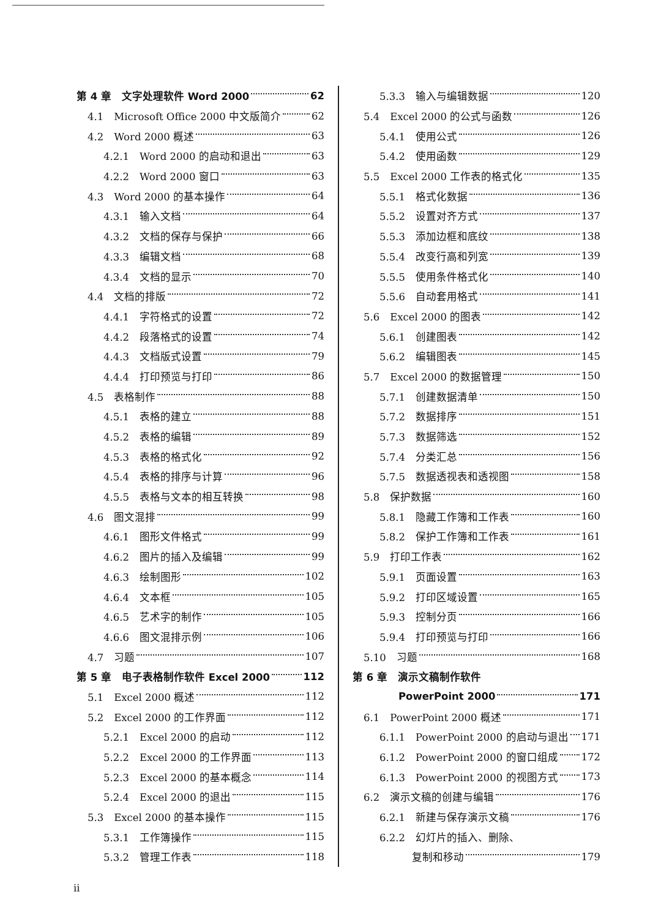第 4 章　文字处理软件 Word 2000 62
4.1　Microsoft Office 2000 中文版简介 62
4.2　Word 2000 概述 63
4.2.1　Word 2000 的启动和退出 63
4.2.2　Word 2000 窗口 63
4.3　Word 2000 的基本操作 64
4.3.1　输入文档 64
4.3.2　文档的保存与保护 66
4.3.3　编辑文档 68
4.3.4　文档的显示 70
4.4　文档的排版 72
4.4.1　字符格式的设置 72
4.4.2　段落格式的设置 74
4.4.3　文档版式设置 79
4.4.4　打印预览与打印 86
4.5　表格制作 88
4.5.1　表格的建立 88
4.5.2　表格的编辑 89
4.5.3　表格的格式化 92
4.5.4　表格的排序与计算 96
4.5.5　表格与文本的相互转换 98
4.6　图文混排 99
4.6.1　图形文件格式 99
4.6.2　图片的插入及编辑 99
4.6.3　绘制图形 102
4.6.4　文本框 105
4.6.5　艺术字的制作 105
4.6.6　图文混排示例 106
4.7　习题 107
第 5 章　电子表格制作软件 Excel 2000 112
5.1　Excel 2000 概述 112
5.2　Excel 2000 的工作界面 112
5.2.1　Excel 2000 的启动 112
5.2.2　Excel 2000 的工作界面 113
5.2.3　Excel 2000 的基本概念 114
5.2.4　Excel 2000 的退出 115
5.3　Excel 2000 的基本操作 115
5.3.1　工作簿操作 115
5.3.2　管理工作表 118
5.3.3　输入与编辑数据 120
5.4　Excel 2000 的公式与函数 126
5.4.1　使用公式 126
5.4.2　使用函数 129
5.5　Excel 2000 工作表的格式化 135
5.5.1　格式化数据 136
5.5.2　设置对齐方式 137
5.5.3　添加边框和底纹 138
5.5.4　改变行高和列宽 139
5.5.5　使用条件格式化 140
5.5.6　自动套用格式 141
5.6　Excel 2000 的图表 142
5.6.1　创建图表 142
5.6.2　编辑图表 145
5.7　Excel 2000 的数据管理 150
5.7.1　创建数据清单 150
5.7.2　数据排序 151
5.7.3　数据筛选 152
5.7.4　分类汇总 156
5.7.5　数据透视表和透视图 158
5.8　保护数据 160
5.8.1　隐藏工作簿和工作表 160
5.8.2　保护工作簿和工作表 161
5.9　打印工作表 162
5.9.1　页面设置 163
5.9.2　打印区域设置 165
5.9.3　控制分页 166
5.9.4　打印预览与打印 166
5.10　习题 168
第 6 章　演示文稿制作软件
PowerPoint 2000 171
6.1　PowerPoint 2000 概述 171
6.1.1　PowerPoint 2000 的启动与退出 171
6.1.2　PowerPoint 2000 的窗口组成 172
6.1.3　PowerPoint 2000 的视图方式 173
6.2　演示文稿的创建与编辑 176
6.2.1　新建与保存演示文稿 176
6.2.2　幻灯片的插入、删除、
复制和移动 179
ii